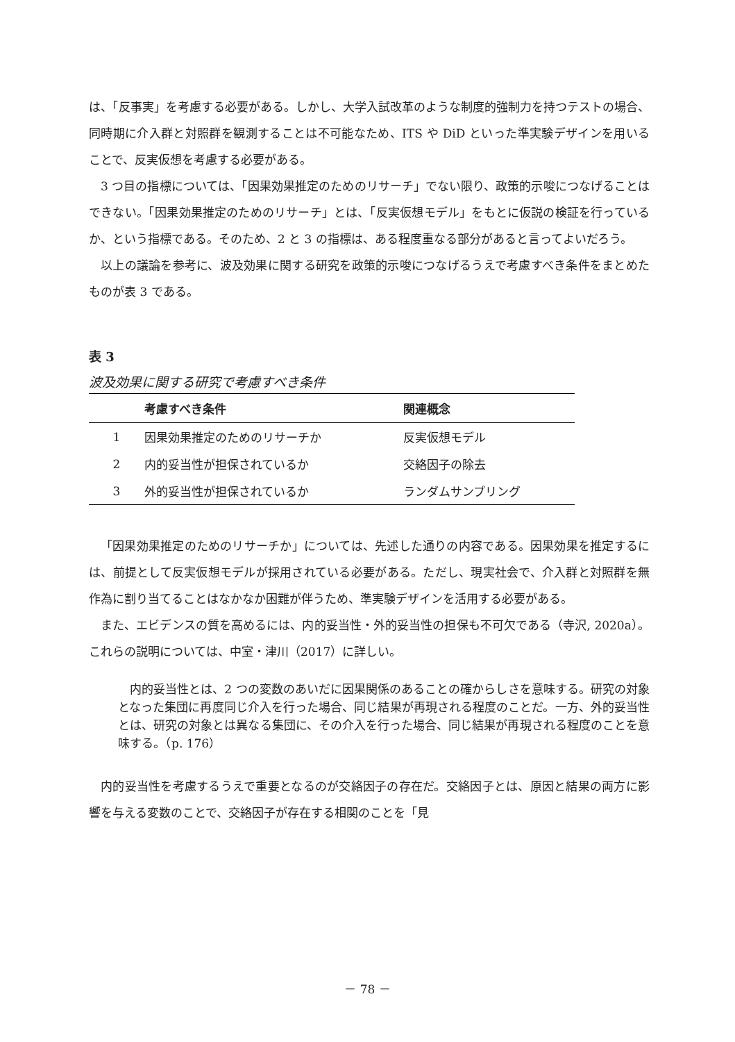は、「反事実」を考慮する必要がある。しかし、大学入試改革のような制度的強制力を持つテストの場合、同時期に介入群と対照群を観測することは不可能なため、ITS や DiD といった準実験デザインを用いることで、反実仮想を考慮する必要がある。
3 つ目の指標については、「因果効果推定のためのリサーチ」でない限り、政策的示唆につなげることはできない。「因果効果推定のためのリサーチ」とは、「反実仮想モデル」をもとに仮説の検証を行っているか、という指標である。そのため、2 と 3 の指標は、ある程度重なる部分があると言ってよいだろう。
以上の議論を参考に、波及効果に関する研究を政策的示唆につなげるうえで考慮すべき条件をまとめたものが表 3 である。
表 3
波及効果に関する研究で考慮すべき条件
| | 考慮すべき条件 | 関連概念 |
| --- | --- | --- |
| 1 | 因果効果推定のためのリサーチか | 反実仮想モデル |
| 2 | 内的妥当性が担保されているか | 交絡因子の除去 |
| 3 | 外的妥当性が担保されているか | ランダムサンプリング |
「因果効果推定のためのリサーチか」については、先述した通りの内容である。因果効果を推定するには、前提として反実仮想モデルが採用されている必要がある。ただし、現実社会で、介入群と対照群を無作為に割り当てることはなかなか困難が伴うため、準実験デザインを活用する必要がある。
また、エビデンスの質を高めるには、内的妥当性・外的妥当性の担保も不可欠である（寺沢, 2020a）。これらの説明については、中室・津川（2017）に詳しい。
内的妥当性とは、2 つの変数のあいだに因果関係のあることの確からしさを意味する。研究の対象となった集団に再度同じ介入を行った場合、同じ結果が再現される程度のことだ。一方、外的妥当性とは、研究の対象とは異なる集団に、その介入を行った場合、同じ結果が再現される程度のことを意味する。（p. 176）
内的妥当性を考慮するうえで重要となるのが交絡因子の存在だ。交絡因子とは、原因と結果の両方に影響を与える変数のことで、交絡因子が存在する相関のことを「見
－ 78 －